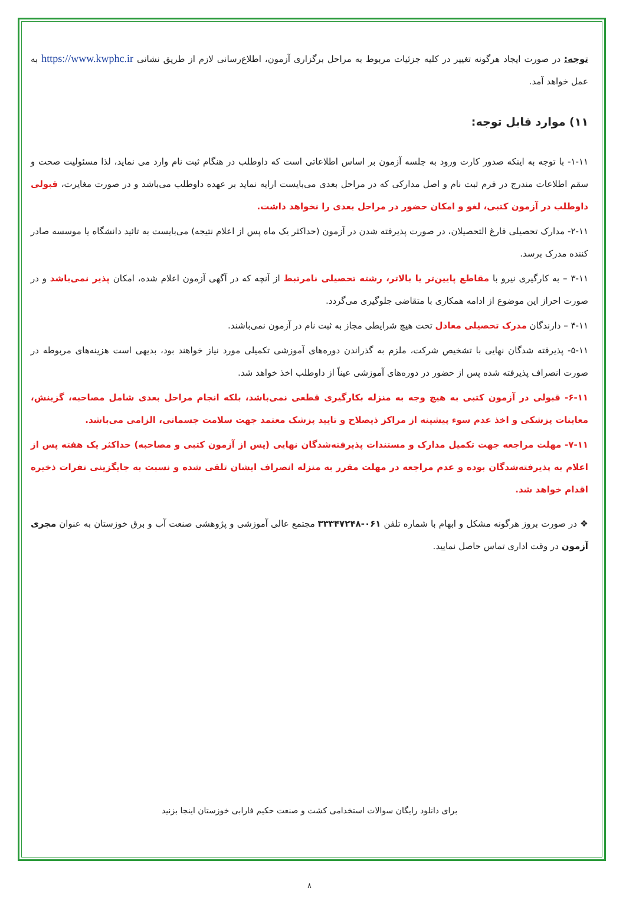توجه: در صورت ایجاد هرگونه تغییر در کلیه جزئیات مربوط به مراحل برگزاری آزمون، اطلاع‌رسانی لازم از طریق نشانی https://www.kwphc.ir به عمل خواهد آمد.
۱۱) موارد قابل توجه:
۱-۱۱- با توجه به اینکه صدور کارت ورود به جلسه آزمون بر اساس اطلاعاتی است که داوطلب در هنگام ثبت نام وارد می نماید، لذا مسئولیت صحت و سقم اطلاعات مندرج در فرم ثبت نام و اصل مدارکی که در مراحل بعدی می‌بایست ارایه نماید بر عهده داوطلب می‌باشد و در صورت مغایرت، قبولی داوطلب در آزمون کتبی، لغو و امکان حضور در مراحل بعدی را نخواهد داشت.
۲-۱۱- مدارک تحصیلی فارغ التحصیلان، در صورت پذیرفته شدن در آزمون (حداکثر یک ماه پس از اعلام نتیجه) می‌بایست به تائید دانشگاه یا موسسه صادر کننده مدرک برسد.
۳-۱۱ – به کارگیری نیرو با مقاطع پایین‌تر یا بالاتر، رشته تحصیلی نامرتبط از آنچه که در آگهی آزمون اعلام شده، امکان پذیر نمی‌باشد و در صورت احراز این موضوع از ادامه همکاری با متقاضی جلوگیری می‌گردد.
۴-۱۱ – دارندگان مدرک تحصیلی معادل تحت هیچ شرایطی مجاز به ثبت نام در آزمون نمی‌باشند.
۵-۱۱- پذیرفته شدگان نهایی با تشخیص شرکت، ملزم به گذراندن دوره‌های آموزشی تکمیلی مورد نیاز خواهند بود، بدیهی است هزینه‌های مربوطه در صورت انصراف پذیرفته شده پس از حضور در دوره‌های آموزشی عیناً از داوطلب اخذ خواهد شد.
۶-۱۱- قبولی در آزمون کتبی به هیچ وجه به منزله بکارگیری قطعی نمی‌باشد، بلکه انجام مراحل بعدی شامل مصاحبه، گزینش، معاینات پزشکی و اخذ عدم سوء پیشینه از مراکز ذیصلاح و تایید پزشک معتمد جهت سلامت جسمانی، الزامی می‌باشد.
۷-۱۱- مهلت مراجعه جهت تکمیل مدارک و مستندات پذیرفته‌شدگان نهایی (پس از آزمون کتبی و مصاحبه) حداکثر یک هفته پس از اعلام به پذیرفته‌شدگان بوده و عدم مراجعه در مهلت مقرر به منزله انصراف ایشان تلقی شده و نسبت به جایگزینی نفرات ذخیره اقدام خواهد شد.
❖ در صورت بروز هرگونه مشکل و ابهام با شماره تلفن ۰۶۱-۳۳۳۴۷۲۴۸ مجتمع عالی آموزشی و پژوهشی صنعت آب و برق خوزستان به عنوان مجری آزمون در وقت اداری تماس حاصل نمایید.
برای دانلود رایگان سوالات استخدامی کشت و صنعت حکیم فارابی خوزستان اینجا بزنید
۸